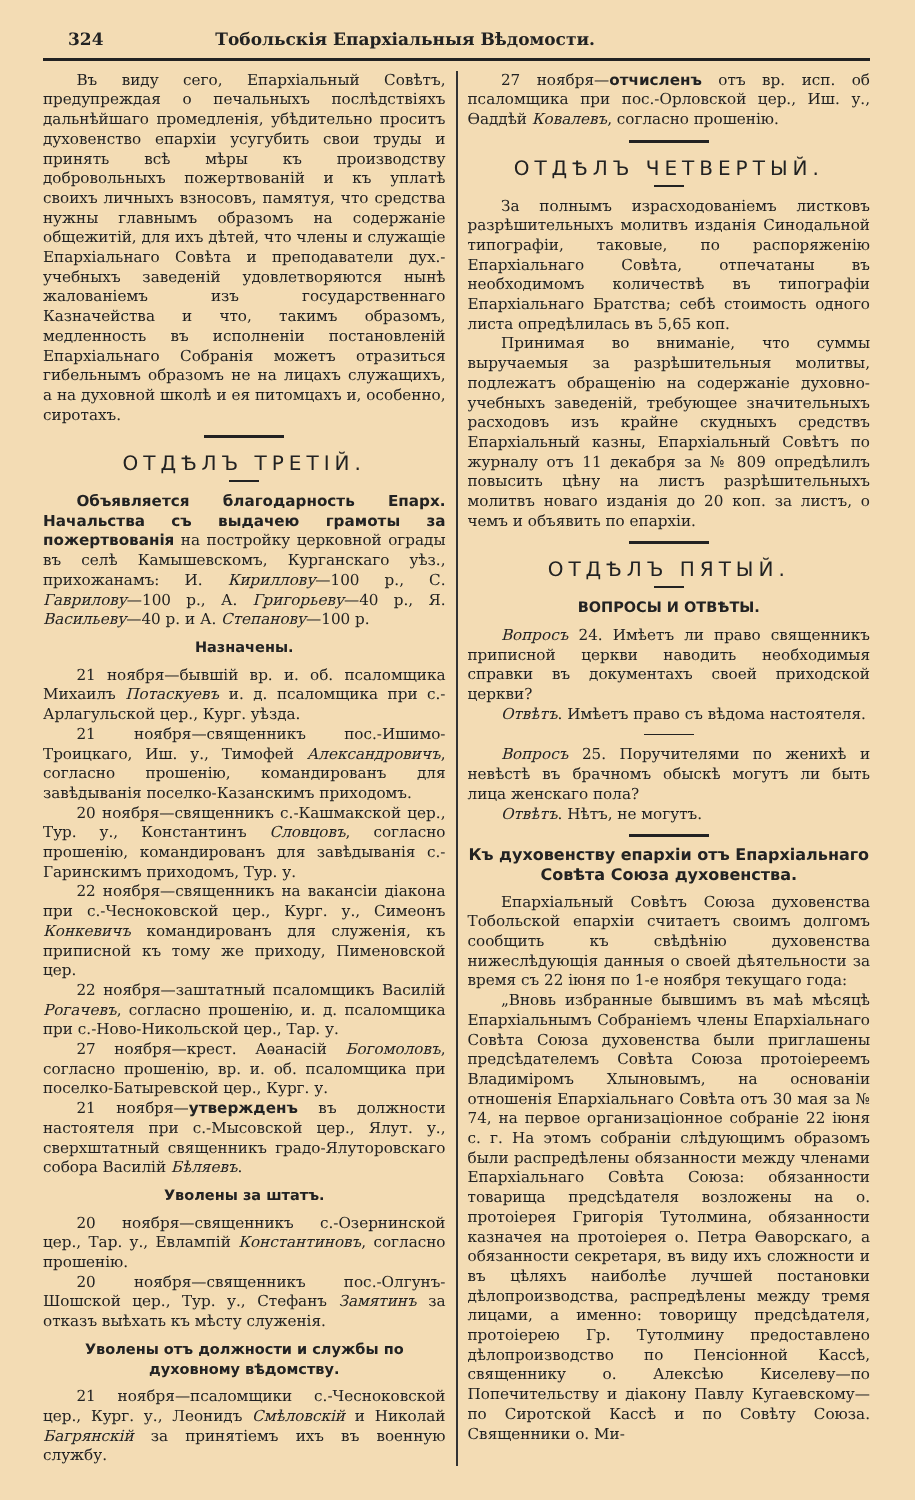324 Тобольскія Епархіальныя Вѣдомости.
Въ виду сего, Епархіальный Совѣтъ, предупреждая о печальныхъ послѣдствіяхъ дальнѣйшаго промедленія, убѣдительно проситъ духовенство епархіи усугубить свои труды и принять всѣ мѣры къ производству добровольныхъ пожертвованій и къ уплатѣ своихъ личныхъ взносовъ, памятуя, что средства нужны главнымъ образомъ на содержаніе общежитій, для ихъ дѣтей, что члены и служащіе Епархіальнаго Совѣта и преподаватели дух.-учебныхъ заведеній удовлетворяются нынѣ жалованіемъ изъ государственнаго Казначейства и что, такимъ образомъ, медленность въ исполненіи постановленій Епархіальнаго Собранія можетъ отразиться гибельнымъ образомъ не на лицахъ служащихъ, а на духовной школѣ и ея питомцахъ и, особенно, сиротахъ.
ОТДѢЛЪ ТРЕТІЙ.
Объявляется благодарность Епарх. Начальства съ выдачею грамоты за пожертвованія на постройку церковной ограды въ селѣ Камышевскомъ, Курганскаго уѣз., прихожанамъ: И. Кириллову—100 р., С. Гаврилову—100 р., А. Григорьеву—40 р., Я. Васильеву—40 р. и А. Степанову—100 р.
Назначены.
21 ноября—бывшій вр. и. об. псаломщика Михаилъ Потаскуевъ и. д. псаломщика при с.-Арлагульской цер., Кург. уѣзда.
21 ноября—священникъ пос.-Ишимо-Троицкаго, Иш. у., Тимофей Александровичъ, согласно прошенію, командированъ для завѣдыванія поселко-Казанскимъ приходомъ.
20 ноября—священникъ с.-Кашмакской цер., Тур. у., Константинъ Словцовъ, согласно прошенію, командированъ для завѣдыванія с.-Гаринскимъ приходомъ, Тур. у.
22 ноября—священникъ на вакансіи діакона при с.-Чесноковской цер., Кург. у., Симеонъ Конкевичъ командированъ для служенія, къ приписной къ тому же приходу, Пименовской цер.
22 ноября—заштатный псаломщикъ Василій Рогачевъ, согласно прошенію, и. д. псаломщика при с.-Ново-Никольской цер., Тар. у.
27 ноября—крест. Аѳанасій Богомоловъ, согласно прошенію, вр. и. об. псаломщика при поселко-Батыревской цер., Кург. у.
21 ноября—утвержденъ въ должности настоятеля при с.-Мысовской цер., Ялут. у., сверхштатный священникъ градо-Ялуторовскаго собора Василій Бѣляевъ.
Уволены за штатъ.
20 ноября—священникъ с.-Озернинской цер., Тар. у., Евлампій Константиновъ, согласно прошенію.
20 ноября—священникъ пос.-Олгунъ-Шошской цер., Тур. у., Стефанъ Замятинъ за отказъ выѣхать къ мѣсту служенія.
Уволены отъ должности и службы по духовному вѣдомству.
21 ноября—псаломщики с.-Чесноковской цер., Кург. у., Леонидъ Смѣловскій и Николай Багрянскій за принятіемъ ихъ въ военную службу.
27 ноября—отчисленъ отъ вр. исп. об псаломщика при пос.-Орловской цер., Иш. у., Ѳаддѣй Ковалевъ, согласно прошенію.
ОТДѢЛЪ ЧЕТВЕРТЫЙ.
За полнымъ израсходованіемъ листковъ разрѣшительныхъ молитвъ изданія Синодальной типографіи, таковые, по распоряженію Епархіальнаго Совѣта, отпечатаны въ необходимомъ количествѣ въ типографіи Епархіальнаго Братства; себѣ стоимость одного листа опредѣлилась въ 5,65 коп.
Принимая во вниманіе, что суммы выручаемыя за разрѣшительныя молитвы, подлежатъ обращенію на содержаніе духовно-учебныхъ заведеній, требующее значительныхъ расходовъ изъ крайне скудныхъ средствъ Епархіальный казны, Епархіальный Совѣтъ по журналу отъ 11 декабря за № 809 опредѣлилъ повысить цѣну на листъ разрѣшительныхъ молитвъ новаго изданія до 20 коп. за листъ, о чемъ и объявить по епархіи.
ОТДѢЛЪ ПЯТЫЙ.
ВОПРОСЫ И ОТВѢТЫ.
Вопросъ 24. Имѣетъ ли право священникъ приписной церкви наводить необходимыя справки въ документахъ своей приходской церкви?
Отвѣтъ. Имѣетъ право съ вѣдома настоятеля.
Вопросъ 25. Поручителями по женихѣ и невѣстѣ въ брачномъ обыскѣ могутъ ли быть лица женскаго пола?
Отвѣтъ. Нѣтъ, не могутъ.
Къ духовенству епархіи отъ Епархіальнаго Совѣта Союза духовенства.
Епархіальный Совѣтъ Союза духовенства Тобольской епархіи считаетъ своимъ долгомъ сообщить къ свѣдѣнію духовенства нижеслѣдующія данныя о своей дѣятельности за время съ 22 іюня по 1-е ноября текущаго года:
„Вновь избранные бывшимъ въ маѣ мѣсяцѣ Епархіальнымъ Собраніемъ члены Епархіальнаго Совѣта Союза духовенства были приглашены предсѣдателемъ Совѣта Союза протоіереемъ Владиміромъ Хлыновымъ, на основаніи отношенія Епархіальнаго Совѣта отъ 30 мая за № 74, на первое организаціонное собраніе 22 іюня с. г. На этомъ собраніи слѣдующимъ образомъ были распредѣлены обязанности между членами Епархіальнаго Совѣта Союза: обязанности товарища предсѣдателя возложены на о. протоіерея Григорія Тутолмина, обязанности казначея на протоіерея о. Петра Ѳаворскаго, а обязанности секретаря, въ виду ихъ сложности и въ цѣляхъ наиболѣе лучшей постановки дѣлопроизводства, распредѣлены между тремя лицами, а именно: товорищу предсѣдателя, протоіерею Гр. Тутолмину предоставлено дѣлопроизводство по Пенсіонной Кассѣ, священнику о. Алексѣю Киселеву—по Попечительству и діакону Павлу Кугаевскому—по Сиротской Кассѣ и по Совѣту Союза. Священники о. Ми-